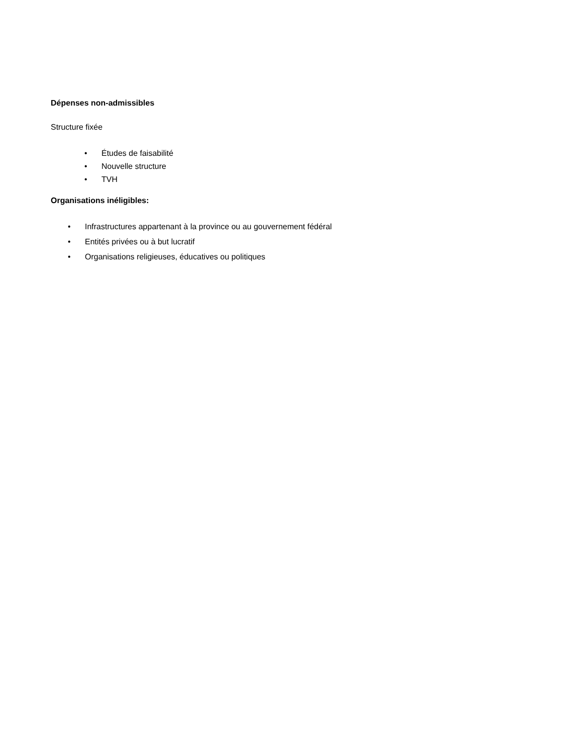Dépenses non-admissibles
Structure fixée
• Études de faisabilité
• Nouvelle structure
• TVH
Organisations inéligibles:
• Infrastructures appartenant à la province ou au gouvernement fédéral
• Entités privées ou à but lucratif
• Organisations religieuses, éducatives ou politiques